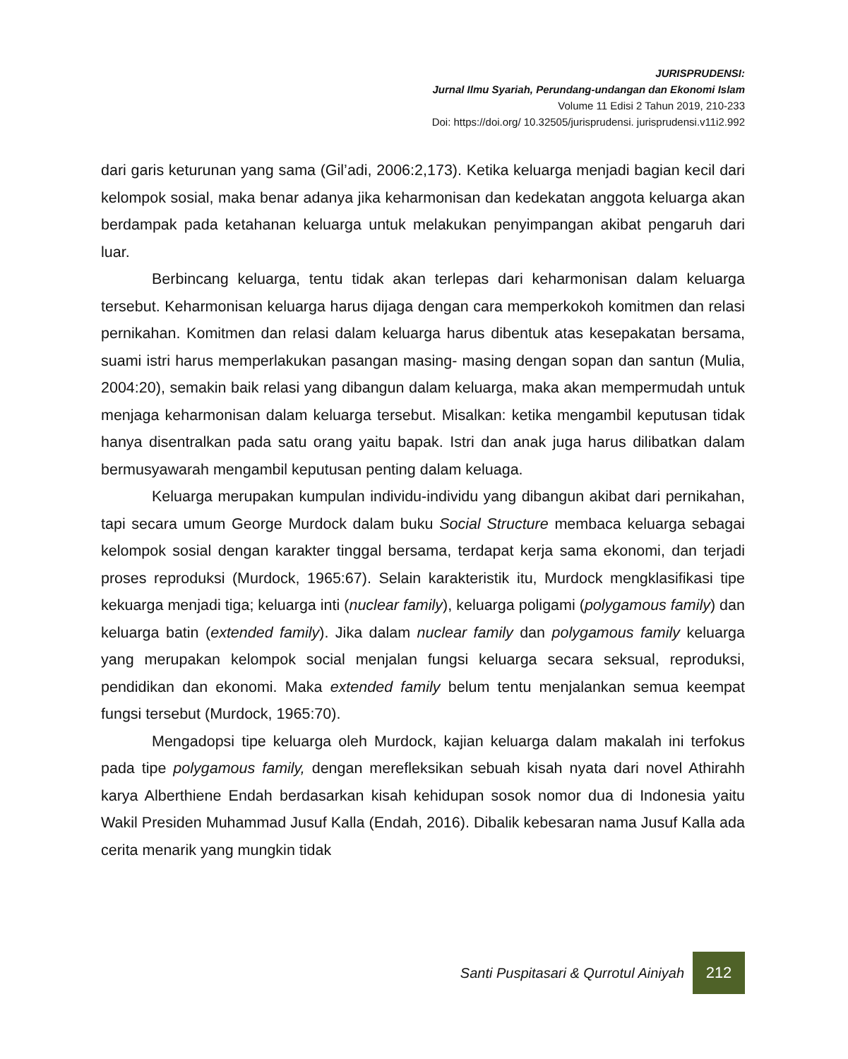JURISPRUDENSI:
Jurnal Ilmu Syariah, Perundang-undangan dan Ekonomi Islam
Volume 11 Edisi 2 Tahun 2019, 210-233
Doi: https://doi.org/ 10.32505/jurisprudensi. jurisprudensi.v11i2.992
dari garis keturunan yang sama (Gil’adi, 2006:2,173). Ketika keluarga menjadi bagian kecil dari kelompok sosial, maka benar adanya jika keharmonisan dan kedekatan anggota keluarga akan berdampak pada ketahanan keluarga untuk melakukan penyimpangan akibat pengaruh dari luar.
Berbincang keluarga, tentu tidak akan terlepas dari keharmonisan dalam keluarga tersebut. Keharmonisan keluarga harus dijaga dengan cara memperkokoh komitmen dan relasi pernikahan. Komitmen dan relasi dalam keluarga harus dibentuk atas kesepakatan bersama, suami istri harus memperlakukan pasangan masing- masing dengan sopan dan santun (Mulia, 2004:20), semakin baik relasi yang dibangun dalam keluarga, maka akan mempermudah untuk menjaga keharmonisan dalam keluarga tersebut. Misalkan: ketika mengambil keputusan tidak hanya disentralkan pada satu orang yaitu bapak. Istri dan anak juga harus dilibatkan dalam bermusyawarah mengambil keputusan penting dalam keluaga.
Keluarga merupakan kumpulan individu-individu yang dibangun akibat dari pernikahan, tapi secara umum George Murdock dalam buku Social Structure membaca keluarga sebagai kelompok sosial dengan karakter tinggal bersama, terdapat kerja sama ekonomi, dan terjadi proses reproduksi (Murdock, 1965:67). Selain karakteristik itu, Murdock mengklasifikasi tipe kekuarga menjadi tiga; keluarga inti (nuclear family), keluarga poligami (polygamous family) dan keluarga batin (extended family). Jika dalam nuclear family dan polygamous family keluarga yang merupakan kelompok social menjalan fungsi keluarga secara seksual, reproduksi, pendidikan dan ekonomi. Maka extended family belum tentu menjalankan semua keempat fungsi tersebut (Murdock, 1965:70).
Mengadopsi tipe keluarga oleh Murdock, kajian keluarga dalam makalah ini terfokus pada tipe polygamous family, dengan merefleksikan sebuah kisah nyata dari novel Athirahh karya Alberthiene Endah berdasarkan kisah kehidupan sosok nomor dua di Indonesia yaitu Wakil Presiden Muhammad Jusuf Kalla (Endah, 2016). Dibalik kebesaran nama Jusuf Kalla ada cerita menarik yang mungkin tidak
Santi Puspitasari & Qurrotul Ainiyah 212